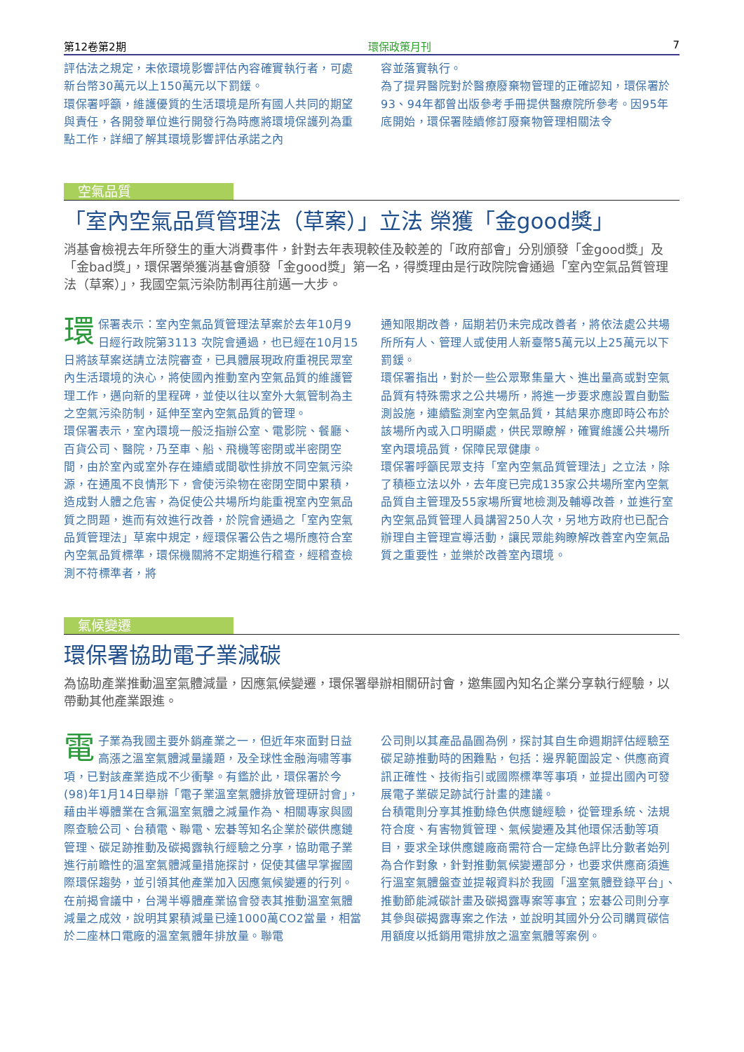第12卷第2期 環保政策月刊 7
評估法之規定，未依環境影響評估內容確實執行者，可處新台幣30萬元以上150萬元以下罰鍰。
環保署呼籲，維護優質的生活環境是所有國人共同的期望與責任，各開發單位進行開發行為時應將環境保護列為重點工作，詳細了解其環境影響評估承諾之內
容並落實執行。
為了提昇醫院對於醫療廢棄物管理的正確認知，環保署於93、94年都曾出版參考手冊提供醫療院所參考。因95年底開始，環保署陸續修訂廢棄物管理相關法令
空氣品質
「室內空氣品質管理法（草案）」立法 榮獲「金good獎」
消基會檢視去年所發生的重大消費事件，針對去年表現較佳及較差的「政府部會」分別頒發「金good獎」及「金bad獎」，環保署榮獲消基會頒發「金good獎」第一名，得獎理由是行政院院會通過「室內空氣品質管理法（草案）」，我國空氣污染防制再往前邁一大步。
環保署表示：室內空氣品質管理法草案於去年10月9日經行政院第3113 次院會通過，也已經在10月15日將該草案送請立法院審查，已具體展現政府重視民眾室內生活環境的決心，將使國內推動室內空氣品質的維護管理工作，邁向新的里程碑，並使以往以室外大氣管制為主之空氣污染防制，延伸至室內空氣品質的管理。
環保署表示，室內環境一般泛指辦公室、電影院、餐廳、百貨公司、醫院，乃至車、船、飛機等密閉或半密閉空間，由於室內或室外存在連續或間歇性排放不同空氣污染源，在通風不良情形下，會使污染物在密閉空間中累積，造成對人體之危害，為促使公共場所均能重視室內空氣品質之問題，進而有效進行改善，於院會通過之「室內空氣品質管理法」草案中規定，經環保署公告之場所應符合室內空氣品質標準，環保機關將不定期進行稽查，經稽查檢測不符標準者，將
通知限期改善，屆期若仍未完成改善者，將依法處公共場所所有人、管理人或使用人新臺幣5萬元以上25萬元以下罰鍰。
環保署指出，對於一些公眾聚集量大、進出量高或對空氣品質有特殊需求之公共場所，將進一步要求應設置自動監測設施，連續監測室內空氣品質，其結果亦應即時公布於該場所內或入口明顯處，供民眾瞭解，確實維護公共場所室內環境品質，保障民眾健康。
環保署呼籲民眾支持「室內空氣品質管理法」之立法，除了積極立法以外，去年度已完成135家公共場所室內空氣品質自主管理及55家場所實地檢測及輔導改善，並進行室內空氣品質管理人員講習250人次，另地方政府也已配合辦理自主管理宣導活動，讓民眾能夠瞭解改善室內空氣品質之重要性，並樂於改善室內環境。
氣候變遷
環保署協助電子業減碳
為協助產業推動溫室氣體減量，因應氣候變遷，環保署舉辦相關研討會，邀集國內知名企業分享執行經驗，以帶動其他產業跟進。
電子業為我國主要外銷產業之一，但近年來面對日益高漲之溫室氣體減量議題，及全球性金融海嘯等事項，已對該產業造成不少衝擊。有鑑於此，環保署於今(98)年1月14日舉辦「電子業溫室氣體排放管理研討會」，藉由半導體業在含氟溫室氣體之減量作為、相關專家與國際查驗公司、台積電、聯電、宏碁等知名企業於碳供應鏈管理、碳足跡推動及碳揭露執行經驗之分享，協助電子業進行前瞻性的溫室氣體減量措施探討，促使其儘早掌握國際環保趨勢，並引領其他產業加入因應氣候變遷的行列。
在前揭會議中，台灣半導體產業協會發表其推動溫室氣體減量之成效，說明其累積減量已達1000萬CO2當量，相當於二座林口電廠的溫室氣體年排放量。聯電
公司則以其產品晶圓為例，探討其自生命週期評估經驗至碳足跡推動時的困難點，包括：邊界範圍設定、供應商資訊正確性、技術指引或國際標準等事項，並提出國內可發展電子業碳足跡試行計畫的建議。
台積電則分享其推動綠色供應鏈經驗，從管理系統、法規符合度、有害物質管理、氣候變遷及其他環保活動等項目，要求全球供應鏈廠商需符合一定綠色評比分數者始列為合作對象，針對推動氣候變遷部分，也要求供應商須進行溫室氣體盤查並提報資料於我國「溫室氣體登錄平台」、推動節能減碳計畫及碳揭露專案等事宜；宏碁公司則分享其參與碳揭露專案之作法，並說明其國外分公司購買碳信用額度以抵銷用電排放之溫室氣體等案例。